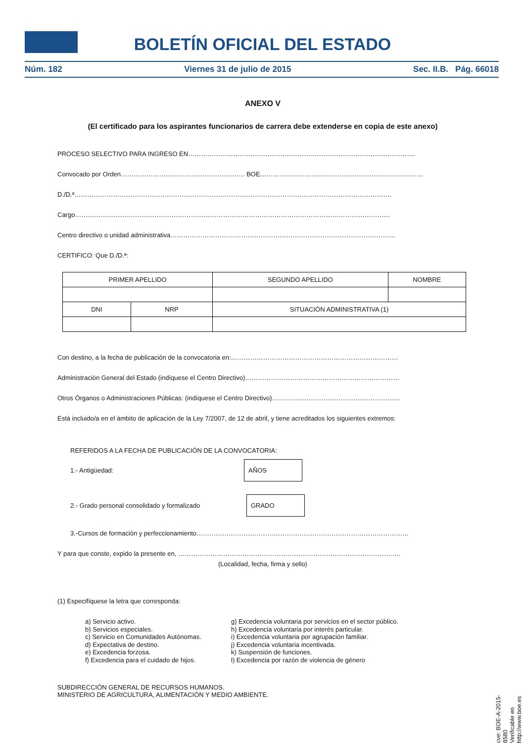BOLETÍN OFICIAL DEL ESTADO
Núm. 182 Viernes 31 de julio de 2015 Sec. II.B. Pág. 66018
ANEXO V
(El certificado para los aspirantes funcionarios de carrera debe extenderse en copia de este anexo)
PROCESO SELECTIVO PARA INGRESO EN…………………………………………………………………………………………….
Convocado por Orden…………………………………………………. BOE………………………………………………………………….
D./D.ª………………………………………………………………………………………………………………………………….
Cargo…………………………………………………………………………………………………………………………………
Centro directivo o unidad administrativa……………………………………………………………………………………………
CERTIFICO: Que D./D.ª:
| PRIMER APELLIDO | | SEGUNDO APELLIDO | NOMBRE |
| DNI | NRP | SITUACIÓN ADMINISTRATIVA (1) | |
Con destino, a la fecha de publicación de la convocatoria en:……………………………………………………………………
Administración General del Estado (indíquese el Centro Directivo)………………………………………………………………
Otros Órganos o Administraciones Públicas: (indíquese el Centro Directivo)……………………………………………………
Está incluido/a en el ámbito de aplicación de la Ley 7/2007, de 12 de abril, y tiene acreditados los siguientes extremos:
REFERIDOS A LA FECHA DE PUBLICACIÓN DE LA CONVOCATORIA:
1.- Antigüedad: AÑOS
2.- Grado personal consolidado y formalizado GRADO
3.-Cursos de formación y perfeccionamiento………………………………………………………………………………………
Y para que conste, expido la presente en, …………………………………………………………………………………………..
(Localidad, fecha, firma y sello)
(1) Especifíquese la letra que corresponda:
a) Servicio activo.
b) Servicios especiales.
c) Servicio en Comunidades Autónomas.
d) Expectativa de destino.
e) Excedencia forzosa.
f) Excedencia para el cuidado de hijos.
g) Excedencia voluntaria por servicios en el sector público.
h) Excedencia voluntaria por interés particular.
i) Excedencia voluntaria por agrupación familiar.
j) Excedencia voluntaria incentivada.
k) Suspensión de funciones.
l) Excedencia por razón de violencia de género
SUBDIRECCIÓN GENERAL DE RECURSOS HUMANOS.
MINISTERIO DE AGRICULTURA, ALIMENTACIÓN Y MEDIO AMBIENTE.
cve: BOE-A-2015-8580
Verificable en http://www.boe.es